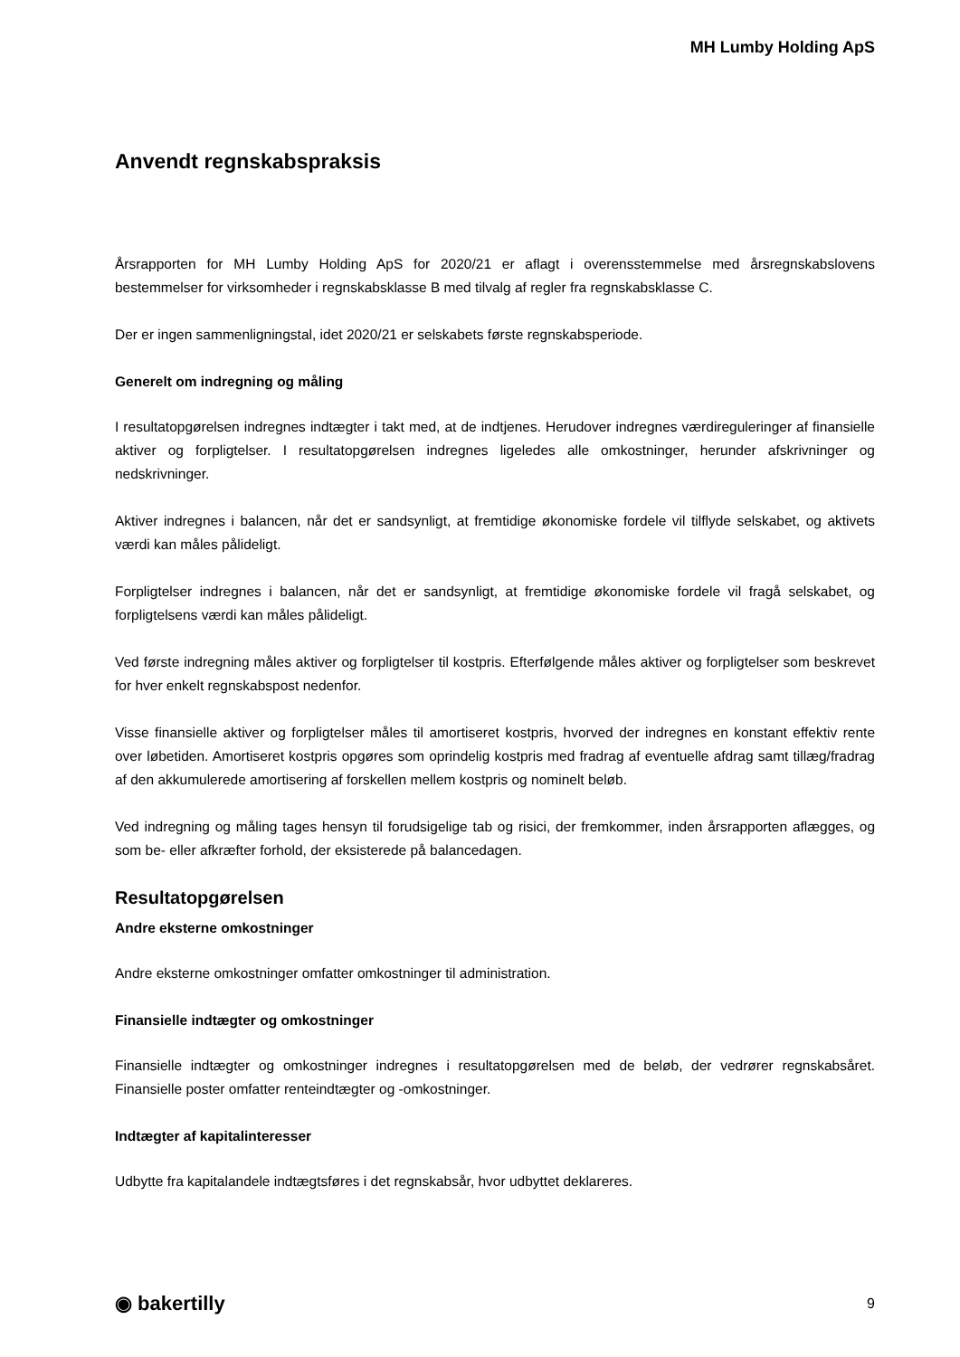MH Lumby Holding ApS
Anvendt regnskabspraksis
Årsrapporten for MH Lumby Holding ApS for 2020/21 er aflagt i overensstemmelse med årsregnskabslovens bestemmelser for virksomheder i regnskabsklasse B med tilvalg af regler fra regnskabsklasse C.
Der er ingen sammenligningstal, idet 2020/21 er selskabets første regnskabsperiode.
Generelt om indregning og måling
I resultatopgørelsen indregnes indtægter i takt med, at de indtjenes. Herudover indregnes værdireguleringer af finansielle aktiver og forpligtelser. I resultatopgørelsen indregnes ligeledes alle omkostninger, herunder afskrivninger og nedskrivninger.
Aktiver indregnes i balancen, når det er sandsynligt, at fremtidige økonomiske fordele vil tilflyde selskabet, og aktivets værdi kan måles pålideligt.
Forpligtelser indregnes i balancen, når det er sandsynligt, at fremtidige økonomiske fordele vil fragå selskabet, og forpligtelsens værdi kan måles pålideligt.
Ved første indregning måles aktiver og forpligtelser til kostpris. Efterfølgende måles aktiver og forpligtelser som beskrevet for hver enkelt regnskabspost nedenfor.
Visse finansielle aktiver og forpligtelser måles til amortiseret kostpris, hvorved der indregnes en konstant effektiv rente over løbetiden. Amortiseret kostpris opgøres som oprindelig kostpris med fradrag af eventuelle afdrag samt tillæg/fradrag af den akkumulerede amortisering af forskellen mellem kostpris og nominelt beløb.
Ved indregning og måling tages hensyn til forudsigelige tab og risici, der fremkommer, inden årsrapporten aflægges, og som be- eller afkræfter forhold, der eksisterede på balancedagen.
Resultatopgørelsen
Andre eksterne omkostninger
Andre eksterne omkostninger omfatter omkostninger til administration.
Finansielle indtægter og omkostninger
Finansielle indtægter og omkostninger indregnes i resultatopgørelsen med de beløb, der vedrører regnskabsåret. Finansielle poster omfatter renteindtægter og -omkostninger.
Indtægter af kapitalinteresser
Udbytte fra kapitalandele indtægtsføres i det regnskabsår, hvor udbyttet deklareres.
◉ bakertilly 9